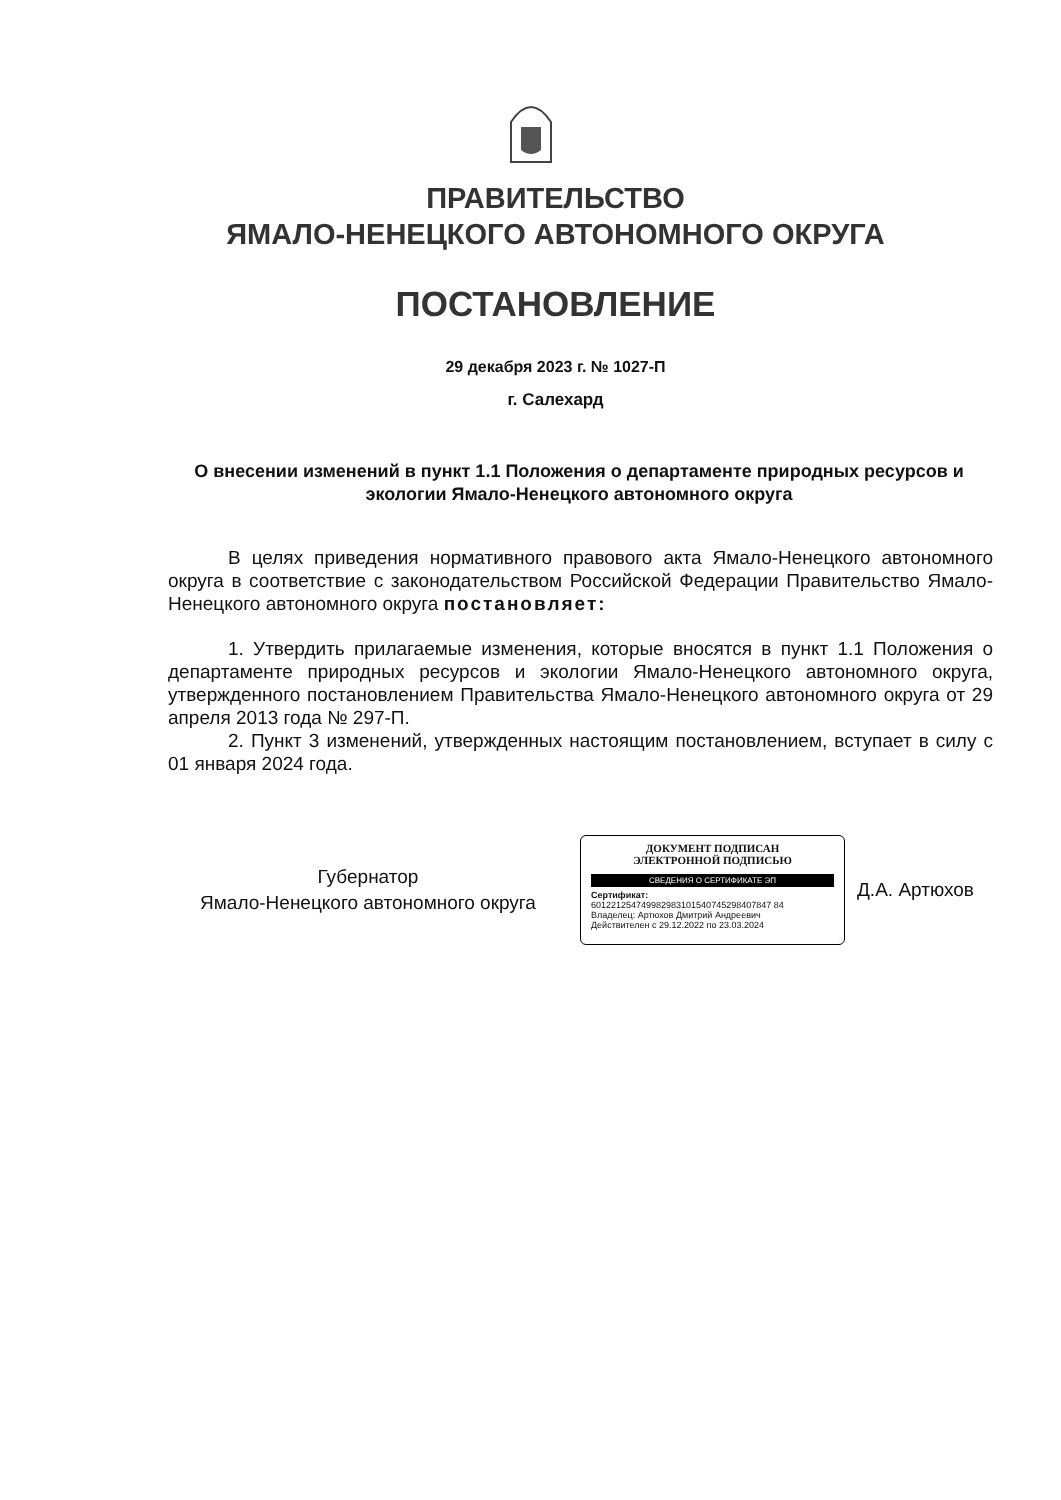ПРАВИТЕЛЬСТВО
ЯМАЛО-НЕНЕЦКОГО АВТОНОМНОГО ОКРУГА
ПОСТАНОВЛЕНИЕ
29 декабря 2023 г. № 1027-П
г. Салехард
О внесении изменений в пункт 1.1 Положения о департаменте природных ресурсов и экологии Ямало-Ненецкого автономного округа
В целях приведения нормативного правового акта Ямало-Ненецкого автономного округа в соответствие с законодательством Российской Федерации Правительство Ямало-Ненецкого автономного округа постановляет:
1. Утвердить прилагаемые изменения, которые вносятся в пункт 1.1 Положения о департаменте природных ресурсов и экологии Ямало-Ненецкого автономного округа, утвержденного постановлением Правительства Ямало-Ненецкого автономного округа от 29 апреля 2013 года № 297-П.
2. Пункт 3 изменений, утвержденных настоящим постановлением, вступает в силу с 01 января 2024 года.
Губернатор
Ямало-Ненецкого автономного округа
ДОКУМЕНТ ПОДПИСАН
ЭЛЕКТРОННОЙ ПОДПИСЬЮ
СВЕДЕНИЯ О СЕРТИФИКАТЕ ЭП
Сертификат:
601221254749982983101540745298407847 84
Владелец: Артюхов Дмитрий Андреевич
Действителен с 29.12.2022 по 23.03.2024
Д.А. Артюхов